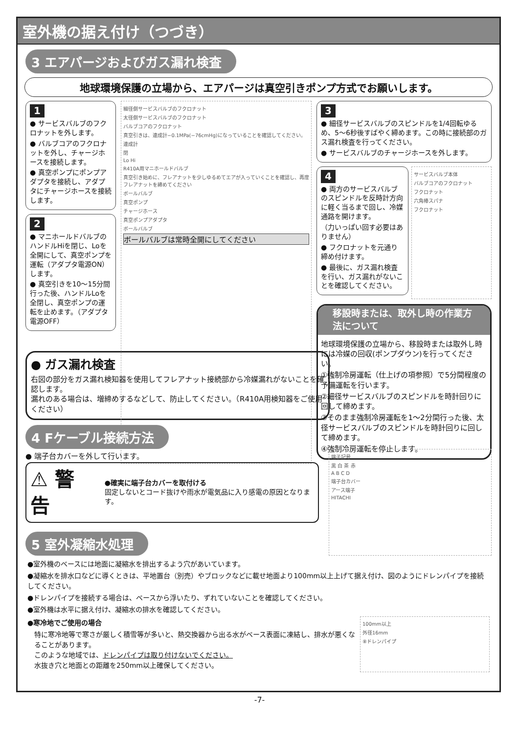室外機の据え付け（つづき）
3 エアパージおよびガス漏れ検査
地球環境保護の立場から、エアパージは真空引きポンプ方式でお願いします。
1
● サービスバルブのフクロナットを外します。
● バルブコアのフクロナットを外し、チャージホースを接続します。
● 真空ポンプにポンプアダプタを接続し、アダプタにチャージホースを接続します。
2
● マニホールドバルブのハンドルHiを閉じ、Loを全開にして、真空ポンプを運転（アダプタ電源ON）します。
● 真空引きを10〜15分間行った後、ハンドルLoを全閉し、真空ポンプの運転を止めます。（アダプタ電源OFF）
細径側サービスバルブのフクロナット
太径側サービスバルブのフクロナット
バルブコアのフクロナット
真空引きは、連成計−0.1MPa(−76cmHg)になっていることを確認してください。
連成計
閉
Lo Hi
R410A用マニホールドバルブ
真空引き始めに、フレアナットを少しゆるめてエアが入っていくことを確認し、再度フレアナットを締めてください
ボールバルブ
真空ポンプ
チャージホース
真空ポンプアダプタ
ボールバルブ
ボールバルブは常時全開にしてください
3
● 細径サービスバルブのスピンドルを1/4回転ゆるめ、5〜6秒後すばやく締めます。この時に接続部のガス漏れ検査を行ってください。
● サービスバルブのチャージホースを外します。
4
● 両方のサービスバルブのスピンドルを反時計方向に軽く当るまで回し、冷媒通路を開けます。
（力いっぱい回す必要はありません）
● フクロナットを元通り締め付けます。
● 最後に、ガス漏れ検査を行い、ガス漏れがないことを確認してください。
サービスバルブ本体
バルブコアのフクロナット
フクロナット
六角棒スパナ
フクロナット
移設時または、取外し時の作業方法について
地球環境保護の立場から、移設時または取外し時には冷媒の回収(ポンプダウン)を行ってください。
①強制冷房運転（仕上げの項参照）で5分間程度の予備運転を行います。
②細径サービスバルブのスピンドルを時計回りに回して締めます。
③そのまま強制冷房運転を1〜2分間行った後、太径サービスバルブのスピンドルを時計回りに回して締めます。
④強制冷房運転を停止します。
● ガス漏れ検査
右図の部分をガス漏れ検知器を使用してフレアナット接続部から冷媒漏れがないことを確認します。
漏れのある場合は、増締めするなどして、防止してください。（R410A用検知器をご使用ください）
4 Fケーブル接続方法
● 端子台カバーを外して行います。
⚠ 警 告
●確実に端子台カバーを取付ける
固定しないとコード抜けや雨水が電気品に入り感電の原因となります。
5 室外凝縮水処理
端子記号
黒 白 茶 赤
A B C D
端子台カバー
アース端子
HITACHI
●室外機のベースには地面に凝縮水を排出するよう穴があいています。
●凝縮水を排水口などに導くときは、平地置台（別売）やブロックなどに載せ地面より100mm以上上げて据え付け、図のようにドレンパイプを接続してください。
●ドレンパイプを接続する場合は、ベースから浮いたり、ずれていないことを確認してください。
●室外機は水平に据え付け、凝縮水の排水を確認してください。
●寒冷地でご使用の場合
特に寒冷地等で寒さが厳しく積雪等が多いと、熱交換器から出る水がベース表面に凍結し、排水が悪くなることがあります。
このような地域では、ドレンパイプは取り付けないでください。
水抜き穴と地面との距離を250mm以上確保してください。
100mm以上
外径16mm
⑧ドレンパイプ
-7-